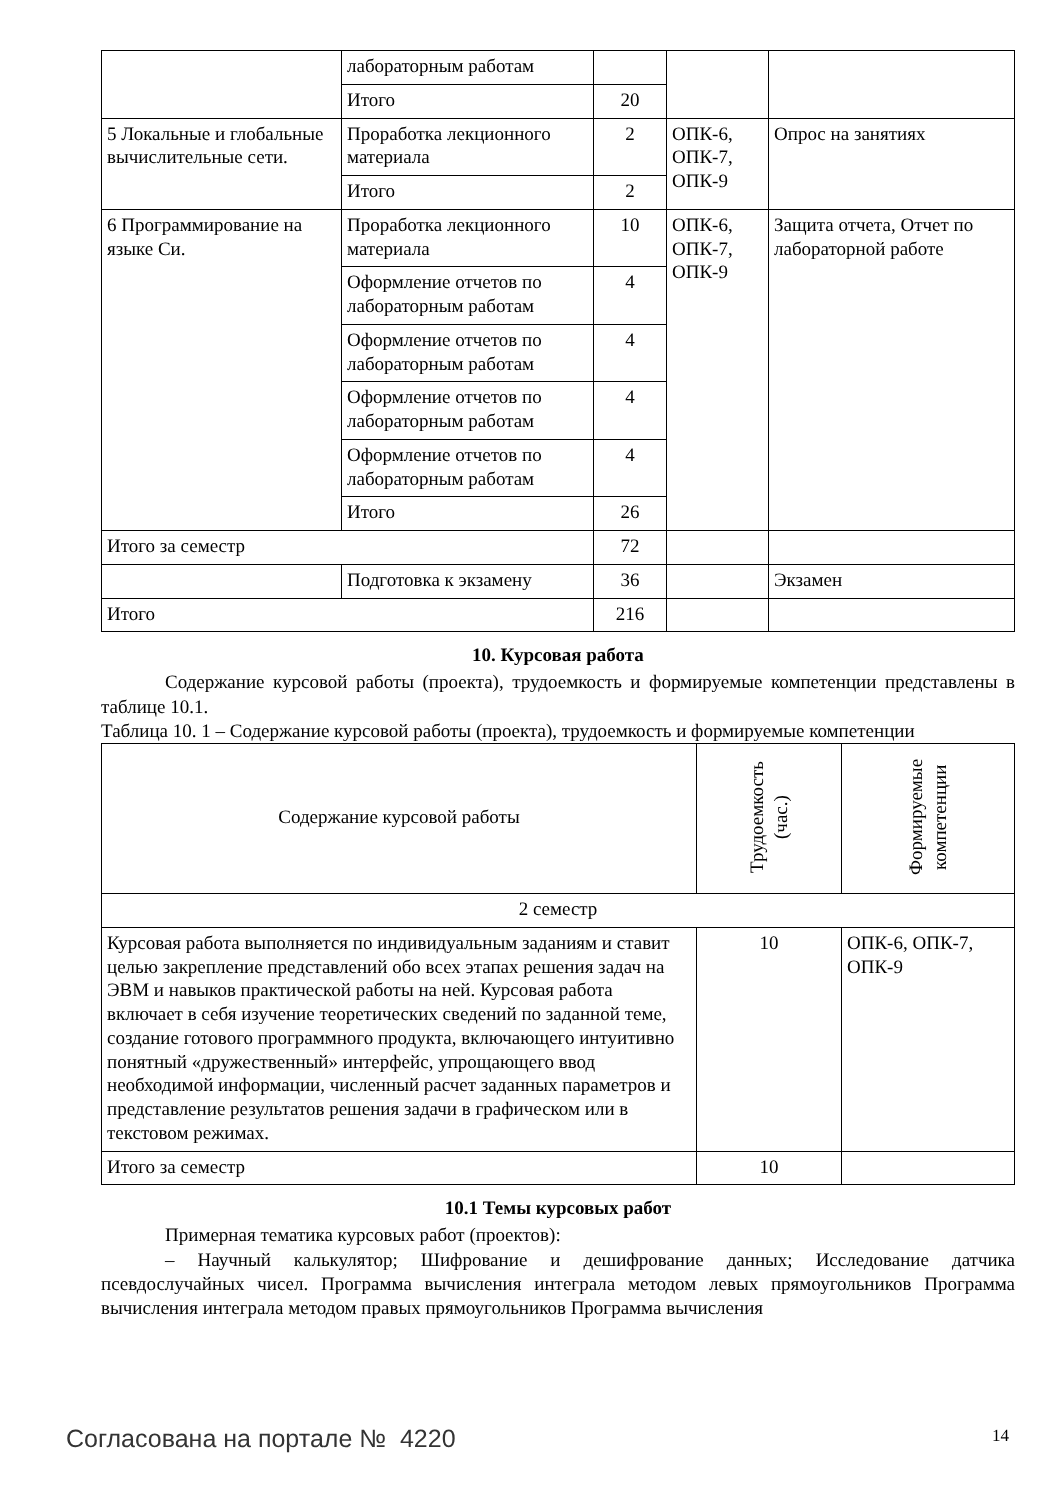| | лабораторным работам | | | |
| | Итого | 20 | | |
| 5 Локальные и глобальные вычислительные сети. | Проработка лекционного материала | 2 | ОПК-6, ОПК-7, ОПК-9 | Опрос на занятиях |
| | Итого | 2 | | |
| 6 Программирование на языке Си. | Проработка лекционного материала | 10 | ОПК-6, ОПК-7, ОПК-9 | Защита отчета, Отчет по лабораторной работе |
| | Оформление отчетов по лабораторным работам | 4 | | |
| | Оформление отчетов по лабораторным работам | 4 | | |
| | Оформление отчетов по лабораторным работам | 4 | | |
| | Оформление отчетов по лабораторным работам | 4 | | |
| | Итого | 26 | | |
| Итого за семестр | | 72 | | |
| | Подготовка к экзамену | 36 | | Экзамен |
| Итого | | 216 | | |
10. Курсовая работа
Содержание курсовой работы (проекта), трудоемкость и формируемые компетенции представлены в таблице 10.1.
Таблица 10. 1 – Содержание курсовой работы (проекта), трудоемкость и формируемые компетенции
| Содержание курсовой работы | Трудоемкость (час.) | Формируемые компетенции |
| --- | --- | --- |
| 2 семестр | | |
| Курсовая работа выполняется по индивидуальным заданиям и ставит целью закрепление представлений обо всех этапах решения задач на ЭВМ и навыков практической работы на ней. Курсовая работа включает в себя изучение теоретических сведений по заданной теме, создание готового программного продукта, включающего интуитивно понятный «дружественный» интерфейс, упрощающего ввод необходимой информации, численный расчет заданных параметров и представление результатов решения задачи в графическом или в текстовом режимах. | 10 | ОПК-6, ОПК-7, ОПК-9 |
| Итого за семестр | 10 | |
10.1 Темы курсовых работ
Примерная тематика курсовых работ (проектов):
– Научный калькулятор; Шифрование и дешифрование данных; Исследование датчика псевдослучайных чисел. Программа вычисления интеграла методом левых прямоугольников Программа вычисления интеграла методом правых прямоугольников Программа вычисления
Согласована на портале № 4220 14